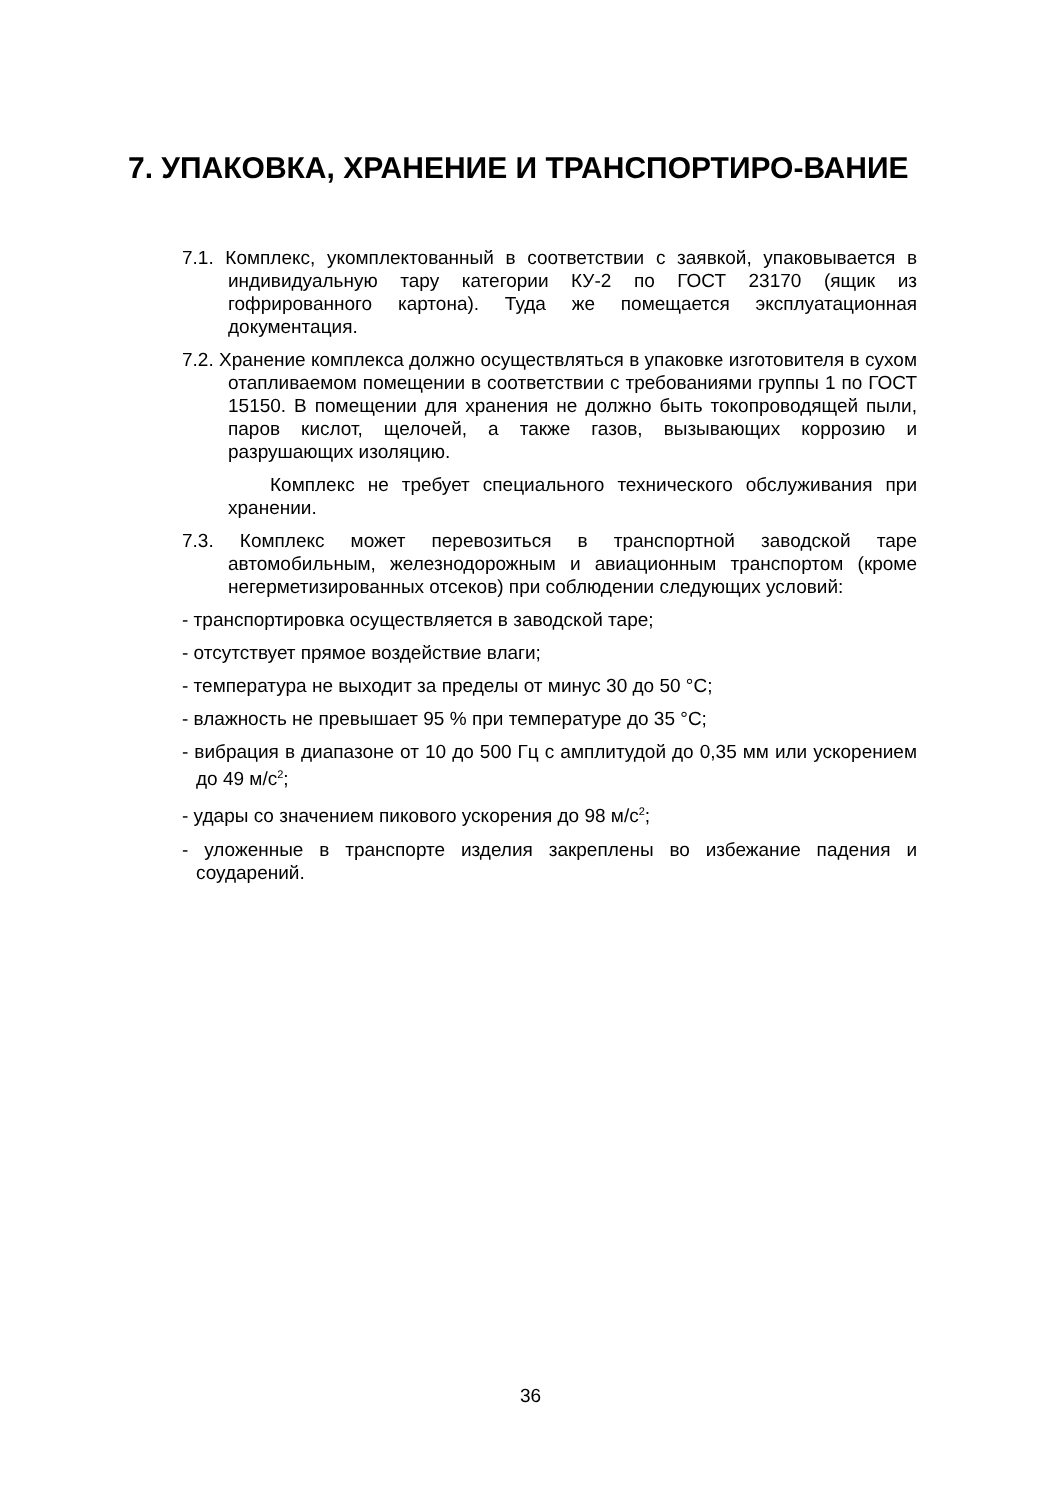7. УПАКОВКА, ХРАНЕНИЕ И ТРАНСПОРТИРО-ВАНИЕ
7.1. Комплекс, укомплектованный в соответствии с заявкой, упаковывается в индивидуальную тару категории КУ-2 по ГОСТ 23170 (ящик из гофрированного картона). Туда же помещается эксплуатационная документация.
7.2. Хранение комплекса должно осуществляться в упаковке изготовителя в сухом отапливаемом помещении в соответствии с требованиями группы 1 по ГОСТ 15150. В помещении для хранения не должно быть токопроводящей пыли, паров кислот, щелочей, а также газов, вызывающих коррозию и разрушающих изоляцию.
Комплекс не требует специального технического обслуживания при хранении.
7.3. Комплекс может перевозиться в транспортной заводской таре автомобильным, железнодорожным и авиационным транспортом (кроме негерметизированных отсеков) при соблюдении следующих условий:
- транспортировка осуществляется в заводской таре;
- отсутствует прямое воздействие влаги;
- температура не выходит за пределы от минус 30 до 50 °С;
- влажность не превышает 95 % при температуре до 35 °С;
- вибрация в диапазоне от 10 до 500 Гц с амплитудой до 0,35 мм или ускорением до 49 м/с<sup>2</sup>;
- удары со значением пикового ускорения до 98 м/с<sup>2</sup>;
- уложенные в транспорте изделия закреплены во избежание падения и соударений.
36